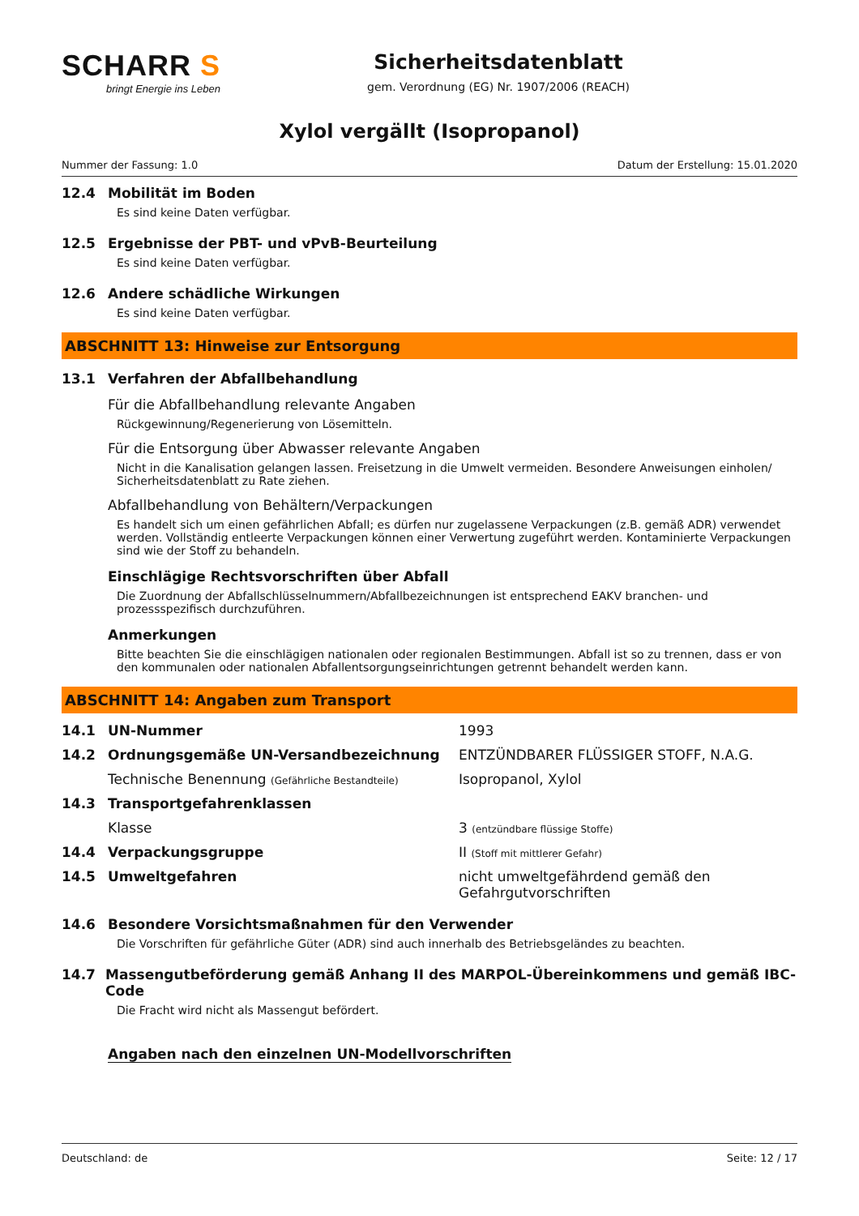SCHARR S
bringt Energie ins Leben
Sicherheitsdatenblatt
gem. Verordnung (EG) Nr. 1907/2006 (REACH)
Xylol vergällt (Isopropanol)
Nummer der Fassung: 1.0 Datum der Erstellung: 15.01.2020
12.4 Mobilität im Boden
Es sind keine Daten verfügbar.
12.5 Ergebnisse der PBT- und vPvB-Beurteilung
Es sind keine Daten verfügbar.
12.6 Andere schädliche Wirkungen
Es sind keine Daten verfügbar.
ABSCHNITT 13: Hinweise zur Entsorgung
13.1 Verfahren der Abfallbehandlung
Für die Abfallbehandlung relevante Angaben
Rückgewinnung/Regenerierung von Lösemitteln.
Für die Entsorgung über Abwasser relevante Angaben
Nicht in die Kanalisation gelangen lassen. Freisetzung in die Umwelt vermeiden. Besondere Anweisungen einholen/ Sicherheitsdatenblatt zu Rate ziehen.
Abfallbehandlung von Behältern/Verpackungen
Es handelt sich um einen gefährlichen Abfall; es dürfen nur zugelassene Verpackungen (z.B. gemäß ADR) verwendet werden. Vollständig entleerte Verpackungen können einer Verwertung zugeführt werden. Kontaminierte Verpackungen sind wie der Stoff zu behandeln.
Einschlägige Rechtsvorschriften über Abfall
Die Zuordnung der Abfallschlüsselnummern/Abfallbezeichnungen ist entsprechend EAKV branchen- und prozessspezifisch durchzuführen.
Anmerkungen
Bitte beachten Sie die einschlägigen nationalen oder regionalen Bestimmungen. Abfall ist so zu trennen, dass er von den kommunalen oder nationalen Abfallentsorgungseinrichtungen getrennt behandelt werden kann.
ABSCHNITT 14: Angaben zum Transport
| 14.1 | UN-Nummer | 1993 |
| 14.2 | Ordnungsgemäße UN-Versandbezeichnung | ENTZÜNDBARER FLÜSSIGER STOFF, N.A.G. |
| | Technische Benennung (Gefährliche Bestandteile) | Isopropanol, Xylol |
| 14.3 | Transportgefahrenklassen | |
| | Klasse | 3 (entzündbare flüssige Stoffe) |
| 14.4 | Verpackungsgruppe | II (Stoff mit mittlerer Gefahr) |
| 14.5 | Umweltgefahren | nicht umweltgefährdend gemäß den Gefahrgutvorschriften |
14.6 Besondere Vorsichtsmaßnahmen für den Verwender
Die Vorschriften für gefährliche Güter (ADR) sind auch innerhalb des Betriebsgeländes zu beachten.
14.7 Massengutbeförderung gemäß Anhang II des MARPOL-Übereinkommens und gemäß IBC-Code
Die Fracht wird nicht als Massengut befördert.
Angaben nach den einzelnen UN-Modellvorschriften
Deutschland: de Seite: 12 / 17